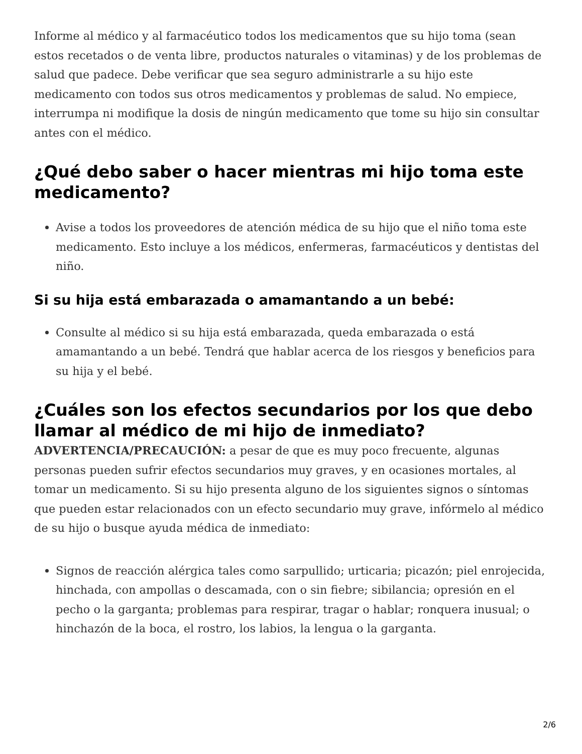Informe al médico y al farmacéutico todos los medicamentos que su hijo toma (sean estos recetados o de venta libre, productos naturales o vitaminas) y de los problemas de salud que padece. Debe verificar que sea seguro administrarle a su hijo este medicamento con todos sus otros medicamentos y problemas de salud. No empiece, interrumpa ni modifique la dosis de ningún medicamento que tome su hijo sin consultar antes con el médico.
¿Qué debo saber o hacer mientras mi hijo toma este medicamento?
Avise a todos los proveedores de atención médica de su hijo que el niño toma este medicamento. Esto incluye a los médicos, enfermeras, farmacéuticos y dentistas del niño.
Si su hija está embarazada o amamantando a un bebé:
Consulte al médico si su hija está embarazada, queda embarazada o está amamantando a un bebé. Tendrá que hablar acerca de los riesgos y beneficios para su hija y el bebé.
¿Cuáles son los efectos secundarios por los que debo llamar al médico de mi hijo de inmediato?
ADVERTENCIA/PRECAUCIÓN: a pesar de que es muy poco frecuente, algunas personas pueden sufrir efectos secundarios muy graves, y en ocasiones mortales, al tomar un medicamento. Si su hijo presenta alguno de los siguientes signos o síntomas que pueden estar relacionados con un efecto secundario muy grave, infórmelo al médico de su hijo o busque ayuda médica de inmediato:
Signos de reacción alérgica tales como sarpullido; urticaria; picazón; piel enrojecida, hinchada, con ampollas o descamada, con o sin fiebre; sibilancia; opresión en el pecho o la garganta; problemas para respirar, tragar o hablar; ronquera inusual; o hinchazón de la boca, el rostro, los labios, la lengua o la garganta.
2/6